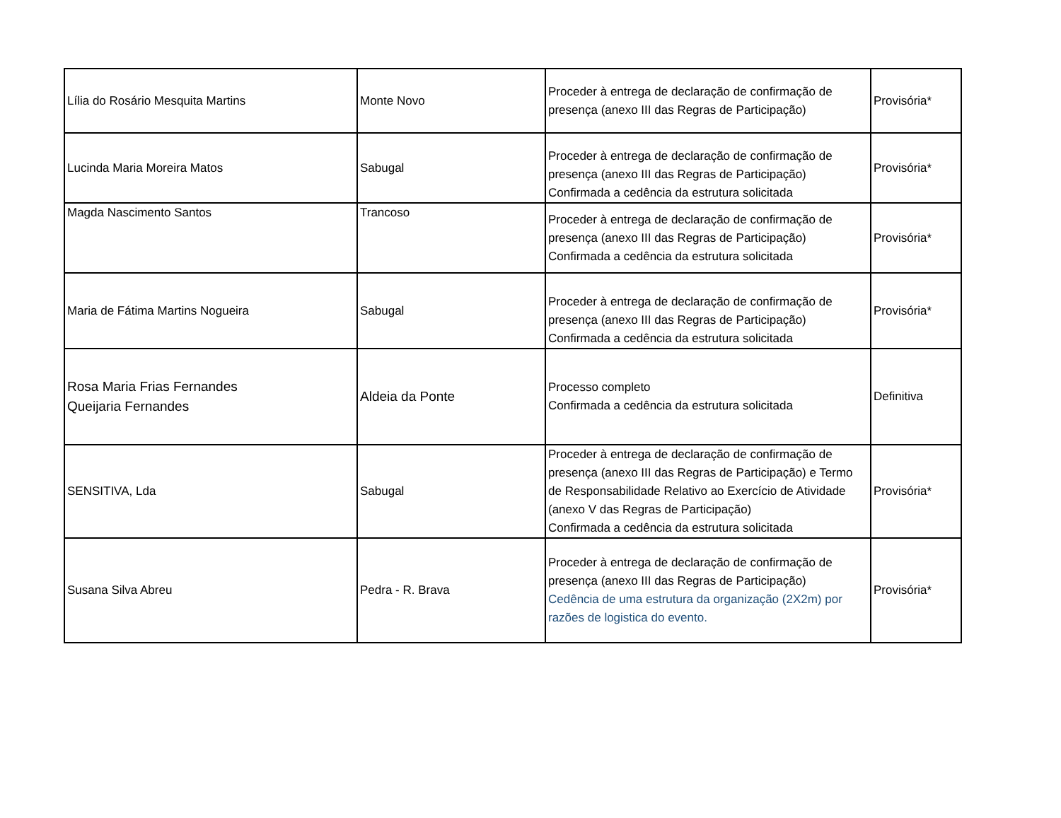| Lília do Rosário Mesquita Martins | Monte Novo | Proceder à entrega de declaração de confirmação de presença (anexo III das Regras de Participação) | Provisória* |
| Lucinda Maria Moreira Matos | Sabugal | Proceder à entrega de declaração de confirmação de presença (anexo III das Regras de Participação) Confirmada a cedência da estrutura solicitada | Provisória* |
| Magda Nascimento Santos | Trancoso | Proceder à entrega de declaração de confirmação de presença (anexo III das Regras de Participação) Confirmada a cedência da estrutura solicitada | Provisória* |
| Maria de Fátima Martins Nogueira | Sabugal | Proceder à entrega de declaração de confirmação de presença (anexo III das Regras de Participação) Confirmada a cedência da estrutura solicitada | Provisória* |
| Rosa Maria Frias Fernandes Queijaria Fernandes | Aldeia da Ponte | Processo completo Confirmada a cedência da estrutura solicitada | Definitiva |
| SENSITIVA, Lda | Sabugal | Proceder à entrega de declaração de confirmação de presença (anexo III das Regras de Participação) e Termo de Responsabilidade Relativo ao Exercício de Atividade (anexo V das Regras de Participação) Confirmada a cedência da estrutura solicitada | Provisória* |
| Susana Silva Abreu | Pedra - R. Brava | Proceder à entrega de declaração de confirmação de presença (anexo III das Regras de Participação) Cedência de uma estrutura da organização (2X2m) por razões de logistica do evento. | Provisória* |